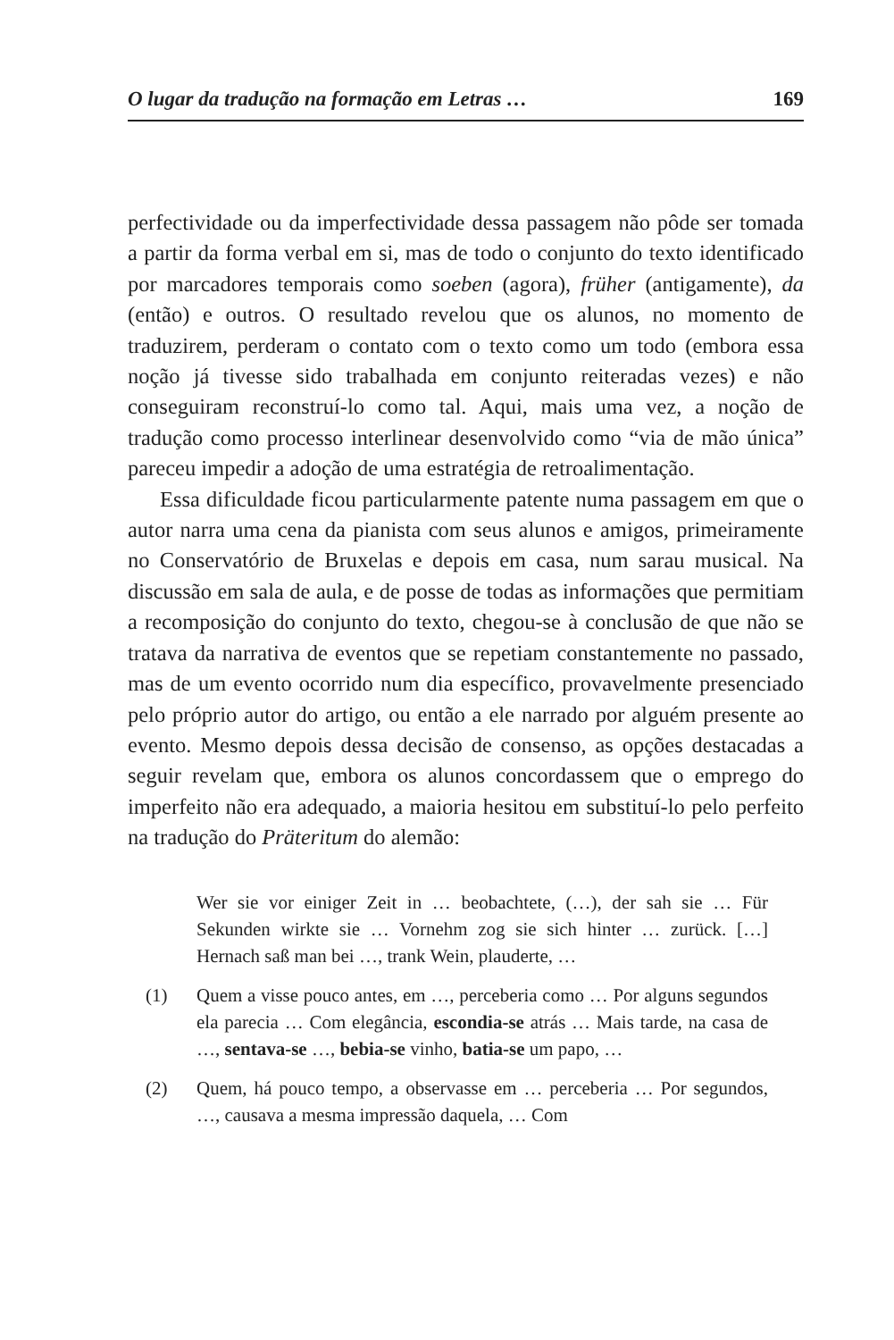O lugar da tradução na formação em Letras … 169
perfectividade ou da imperfectividade dessa passagem não pôde ser tomada a partir da forma verbal em si, mas de todo o conjunto do texto identificado por marcadores temporais como soeben (agora), früher (antigamente), da (então) e outros. O resultado revelou que os alunos, no momento de traduzirem, perderam o contato com o texto como um todo (embora essa noção já tivesse sido trabalhada em conjunto reiteradas vezes) e não conseguiram reconstruí-lo como tal. Aqui, mais uma vez, a noção de tradução como processo interlinear desenvolvido como “via de mão única” pareceu impedir a adoção de uma estratégia de retroalimentação.
Essa dificuldade ficou particularmente patente numa passagem em que o autor narra uma cena da pianista com seus alunos e amigos, primeiramente no Conservatório de Bruxelas e depois em casa, num sarau musical. Na discussão em sala de aula, e de posse de todas as informações que permitiam a recomposição do conjunto do texto, chegou-se à conclusão de que não se tratava da narrativa de eventos que se repetiam constantemente no passado, mas de um evento ocorrido num dia específico, provavelmente presenciado pelo próprio autor do artigo, ou então a ele narrado por alguém presente ao evento. Mesmo depois dessa decisão de consenso, as opções destacadas a seguir revelam que, embora os alunos concordassem que o emprego do imperfeito não era adequado, a maioria hesitou em substituí-lo pelo perfeito na tradução do Präteritum do alemão:
Wer sie vor einiger Zeit in … beobachtete, (…), der sah sie … Für Sekunden wirkte sie … Vornehm zog sie sich hinter … zurück. […] Hernach saß man bei …, trank Wein, plauderte, …
(1) Quem a visse pouco antes, em …, perceberia como … Por alguns segundos ela parecia … Com elegância, escondia-se atrás … Mais tarde, na casa de …, sentava-se …, bebia-se vinho, batia-se um papo, …
(2) Quem, há pouco tempo, a observasse em … perceberia … Por segundos, …, causava a mesma impressão daquela, … Com